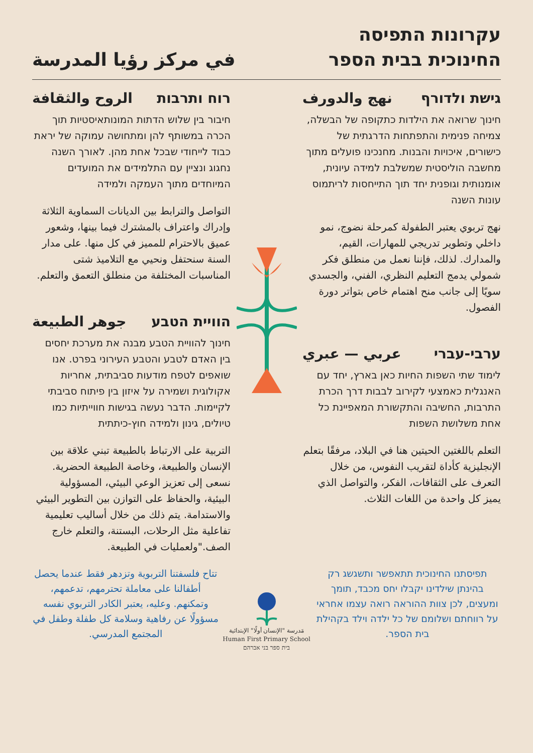עקרונות התפיסה
החינוכית בבית הספר
في مركز رؤيا المدرسة
גישת ולדורף نهج والدورف
חינוך שרואה את הילדות כתקופה של הבשלה, צמיחה פנימית והתפתחות הדרגתית של כישורים, איכויות והבנות. מחנכינו פועלים מתוך מחשבה הוליסטית שמשלבת למידה עיונית, אומנותית וגופנית יחד תוך התייחסות לריתמוס עונות השנה
نهج تربوي يعتبر الطفولة كمرحلة نضوج، نمو داخلي وتطوير تدريجي للمهارات، القيم، والمدارك. لذلك، فإننا نعمل من منطلق فكر شمولي يدمج التعليم النظري، الفني، والجسدي سويًا إلى جانب منح اهتمام خاص بتواتر دورة الفصول.
ערבי-עברי عربي — عبري
לימוד שתי השפות החיות כאן בארץ, יחד עם האנגלית כאמצעי לקירוב לבבות דרך הכרת התרבות, החשיבה והתקשורת המאפיינת כל אחת משלושת השפות
التعلم باللغتين الحيتين هنا في البلاد، مرفقًا بتعلم الإنجليزية كأداة لتقريب النفوس، من خلال التعرف على الثقافات، الفكر، والتواصل الذي يميز كل واحدة من اللغات الثلاث.
רוח ותרבות الروح والثقافة
חיבור בין שלוש הדתות המונותאיסטיות תוך הכרה במשותף להן ומתחושה עמוקה של יראת כבוד לייחודי שבכל אחת מהן. לאורך השנה נחגוג ונציין עם התלמידים את המועדים המיוחדים מתוך העמקה ולמידה
التواصل والترابط بين الديانات السماوية الثلاثة وإدراك واعتراف بالمشترك فيما بينها، وشعور عميق بالاحترام للمميز في كل منها. على مدار السنة سنحتفل ونحيي مع التلاميذ شتى المناسبات المختلفة من منطلق التعمق والتعلم.
הוויית הטבע جوهر الطبيعة
חינוך להוויית הטבע מבנה את מערכת יחסים בין האדם לטבע והטבע העירוני בפרט. אנו שואפים לטפח מודעות סביבתית, אחריות אקולוגית ושמירה על איזון בין פיתוח סביבתי לקיימות. הדבר נעשה בגישות חווייתיות כמו טיולים, גינון ולמידה חוץ-כיתתית
التربية على الارتباط بالطبيعة تبني علاقة بين الإنسان والطبيعة، وخاصة الطبيعة الحضرية. نسعى إلى تعزيز الوعي البيئي، المسؤولية البيئية، والحفاظ على التوازن بين التطوير البيئي والاستدامة. يتم ذلك من خلال أساليب تعليمية تفاعلية مثل الرحلات، البستنة، والتعلم خارج الصف."ولعمليات في الطبيعة.
תפיסתנו החינוכית תתאפשר ותשגשג רק בהינתן שילדינו יקבלו יחס מכבד, תומך ומעצים, לכן צוות ההוראה רואה עצמו אחראי על רווחתם ושלומם של כל ילדה וילד בקהילת בית הספר.
مَدرسة "الإنسان أولًا" الإبتدائية
Human First Primary School
בית ספר בני אברהם
تتاح فلسفتنا التربوية وتزدهر فقط عندما يحصل أطفالنا على معاملة تحترمهم، تدعمهم، وتمكنهم. وعليه، يعتبر الكادر التربوي نفسه مسؤولًا عن رفاهية وسلامة كل طفلة وطفل في المجتمع المدرسي.